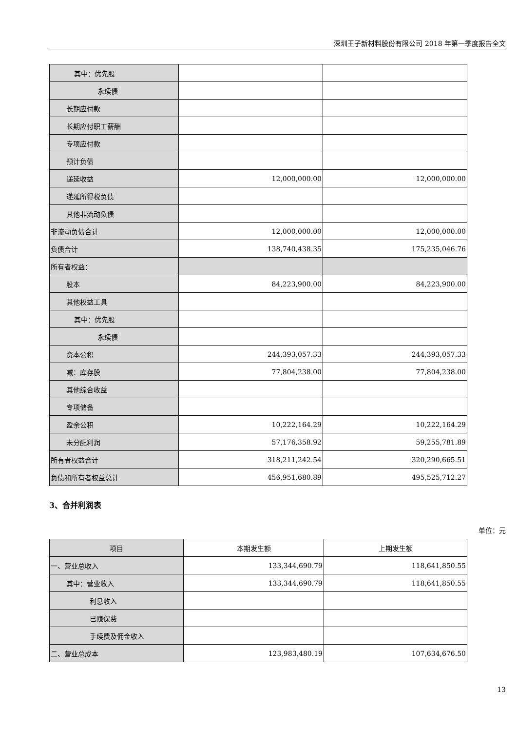深圳王子新材料股份有限公司 2018 年第一季度报告全文
| 其中：优先股 | | |
| 永续债 | | |
| 长期应付款 | | |
| 长期应付职工薪酬 | | |
| 专项应付款 | | |
| 预计负债 | | |
| 递延收益 | 12,000,000.00 | 12,000,000.00 |
| 递延所得税负债 | | |
| 其他非流动负债 | | |
| 非流动负债合计 | 12,000,000.00 | 12,000,000.00 |
| 负债合计 | 138,740,438.35 | 175,235,046.76 |
| 所有者权益： | | |
| 股本 | 84,223,900.00 | 84,223,900.00 |
| 其他权益工具 | | |
| 其中：优先股 | | |
| 永续债 | | |
| 资本公积 | 244,393,057.33 | 244,393,057.33 |
| 减：库存股 | 77,804,238.00 | 77,804,238.00 |
| 其他综合收益 | | |
| 专项储备 | | |
| 盈余公积 | 10,222,164.29 | 10,222,164.29 |
| 未分配利润 | 57,176,358.92 | 59,255,781.89 |
| 所有者权益合计 | 318,211,242.54 | 320,290,665.51 |
| 负债和所有者权益总计 | 456,951,680.89 | 495,525,712.27 |
3、合并利润表
单位：元
| 项目 | 本期发生额 | 上期发生额 |
| --- | --- | --- |
| 一、营业总收入 | 133,344,690.79 | 118,641,850.55 |
| 其中：营业收入 | 133,344,690.79 | 118,641,850.55 |
| 利息收入 | | |
| 已赚保费 | | |
| 手续费及佣金收入 | | |
| 二、营业总成本 | 123,983,480.19 | 107,634,676.50 |
13